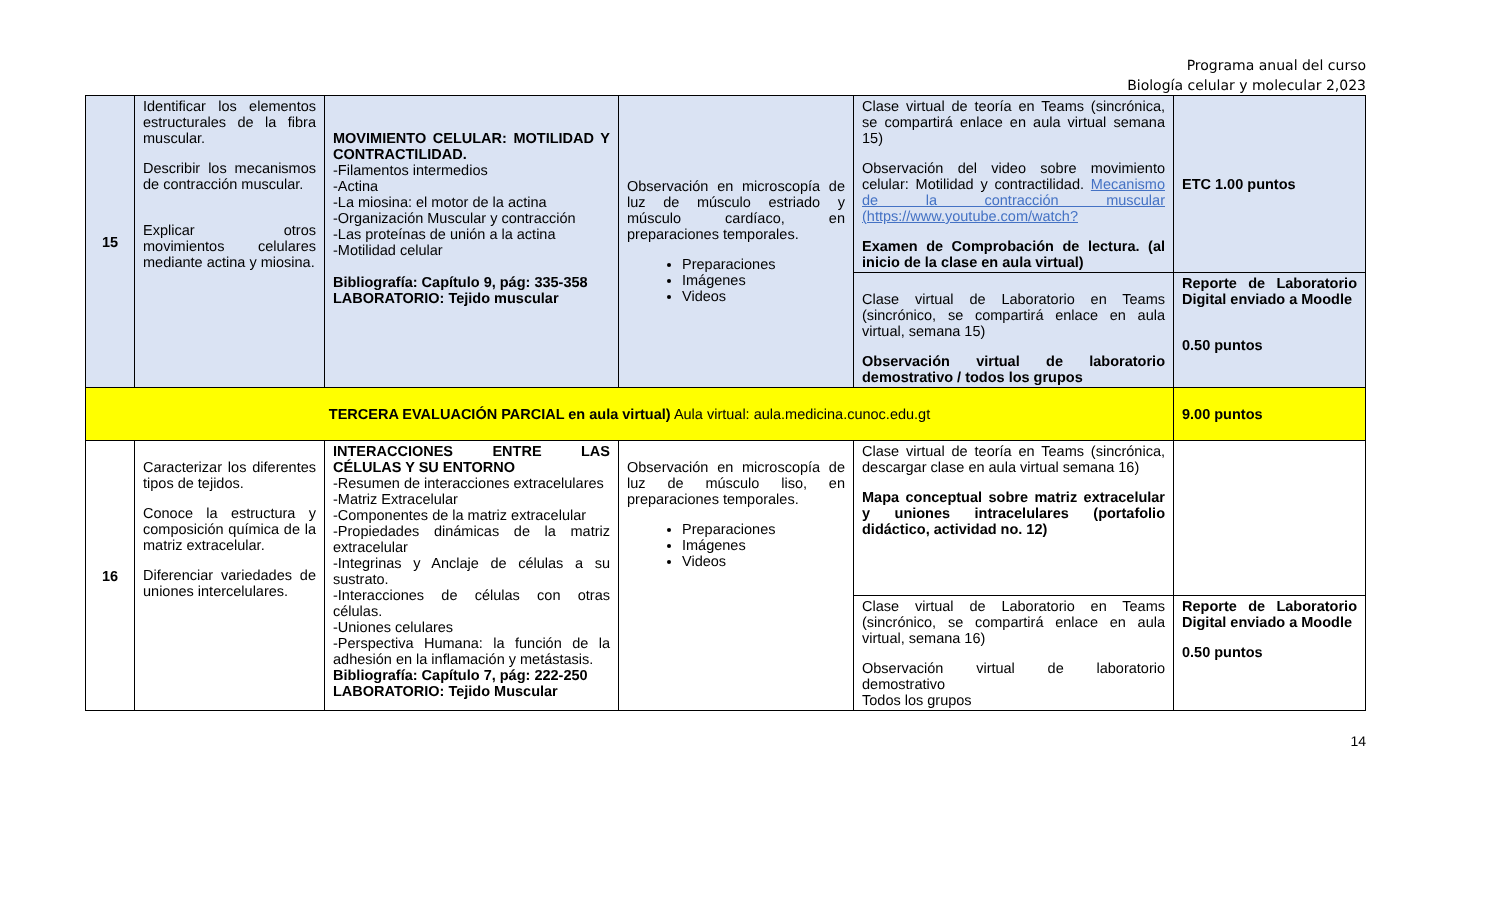Programa anual del curso
Biología celular y molecular 2,023
| 15 | Identificar los elementos estructurales de la fibra muscular. Describir los mecanismos de contracción muscular. Explicar otros movimientos celulares mediante actina y miosina. | MOVIMIENTO CELULAR: MOTILIDAD Y CONTRACTILIDAD. -Filamentos intermedios -Actina -La miosina: el motor de la actina -Organización Muscular y contracción -Las proteínas de unión a la actina -Motilidad celular Bibliografía: Capítulo 9, pág: 335-358 LABORATORIO: Tejido muscular | Observación en microscopía de luz de músculo estriado y músculo cardíaco, en preparaciones temporales. Preparaciones Imágenes Videos | Clase virtual de teoría en Teams (sincrónica, se compartirá enlace en aula virtual semana 15) Observación del video sobre movimiento celular: Motilidad y contractilidad. Mecanismo de la contracción muscular (https://www.youtube.com/watch? Examen de Comprobación de lectura. (al inicio de la clase en aula virtual) | ETC 1.00 puntos |
| | | | | Clase virtual de Laboratorio en Teams (sincrónico, se compartirá enlace en aula virtual, semana 15) Observación virtual de laboratorio demostrativo / todos los grupos | Reporte de Laboratorio Digital enviado a Moodle 0.50 puntos |
| TERCERA EVALUACIÓN PARCIAL en aula virtual) Aula virtual: aula.medicina.cunoc.edu.gt | | | | | 9.00 puntos |
| 16 | Caracterizar los diferentes tipos de tejidos. Conoce la estructura y composición química de la matriz extracelular. Diferenciar variedades de uniones intercelulares. | INTERACCIONES ENTRE LAS CÉLULAS Y SU ENTORNO -Resumen de interacciones extracelulares -Matriz Extracelular -Componentes de la matriz extracelular -Propiedades dinámicas de la matriz extracelular -Integrinas y Anclaje de células a su sustrato. -Interacciones de células con otras células. -Uniones celulares -Perspectiva Humana: la función de la adhesión en la inflamación y metástasis. Bibliografía: Capítulo 7, pág: 222-250 LABORATORIO: Tejido Muscular | Observación en microscopía de luz de músculo liso, en preparaciones temporales. Preparaciones Imágenes Videos | Clase virtual de teoría en Teams (sincrónica, descargar clase en aula virtual semana 16) Mapa conceptual sobre matriz extracelular y uniones intracelulares (portafolio didáctico, actividad no. 12) | |
| | | | | Clase virtual de Laboratorio en Teams (sincrónico, se compartirá enlace en aula virtual, semana 16) Observación virtual de laboratorio demostrativo Todos los grupos | Reporte de Laboratorio Digital enviado a Moodle 0.50 puntos |
14